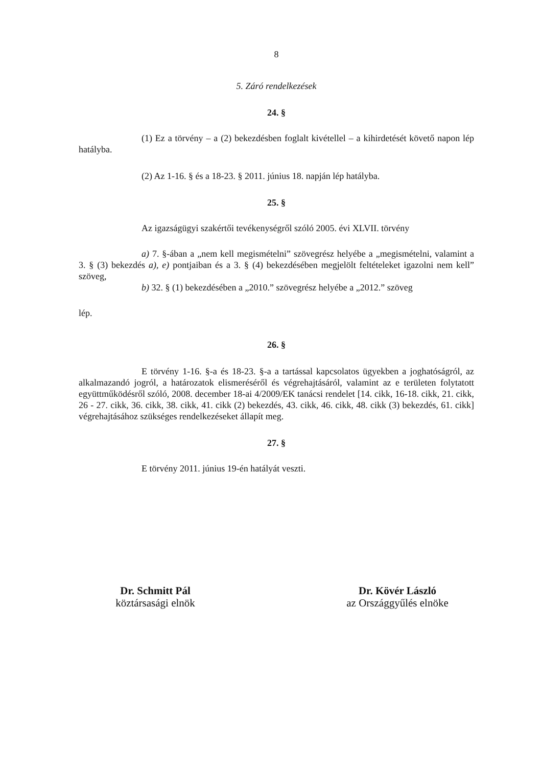8
5. Záró rendelkezések
24. §
(1) Ez a törvény – a (2) bekezdésben foglalt kivétellel – a kihirdetését követő napon lép hatályba.
(2) Az 1-16. § és a 18-23. § 2011. június 18. napján lép hatályba.
25. §
Az igazságügyi szakértői tevékenységről szóló 2005. évi XLVII. törvény
a) 7. §-ában a „nem kell megismételni” szövegrész helyébe a „megismételni, valamint a 3. § (3) bekezdés a), e) pontjaiban és a 3. § (4) bekezdésében megjelölt feltételeket igazolni nem kell” szöveg,
b) 32. § (1) bekezdésében a „2010.” szövegrész helyébe a „2012.” szöveg
lép.
26. §
E törvény 1-16. §-a és 18-23. §-a a tartással kapcsolatos ügyekben a joghatóságról, az alkalmazandó jogról, a határozatok elismeréséről és végrehajtásáról, valamint az e területen folytatott együttműködésről szóló, 2008. december 18-ai 4/2009/EK tanácsi rendelet [14. cikk, 16-18. cikk, 21. cikk, 26 - 27. cikk, 36. cikk, 38. cikk, 41. cikk (2) bekezdés, 43. cikk, 46. cikk, 48. cikk (3) bekezdés, 61. cikk] végrehajtásához szükséges rendelkezéseket állapít meg.
27. §
E törvény 2011. június 19-én hatályát veszti.
Dr. Schmitt Pál
köztársasági elnök
Dr. Kövér László
az Országgyűlés elnöke